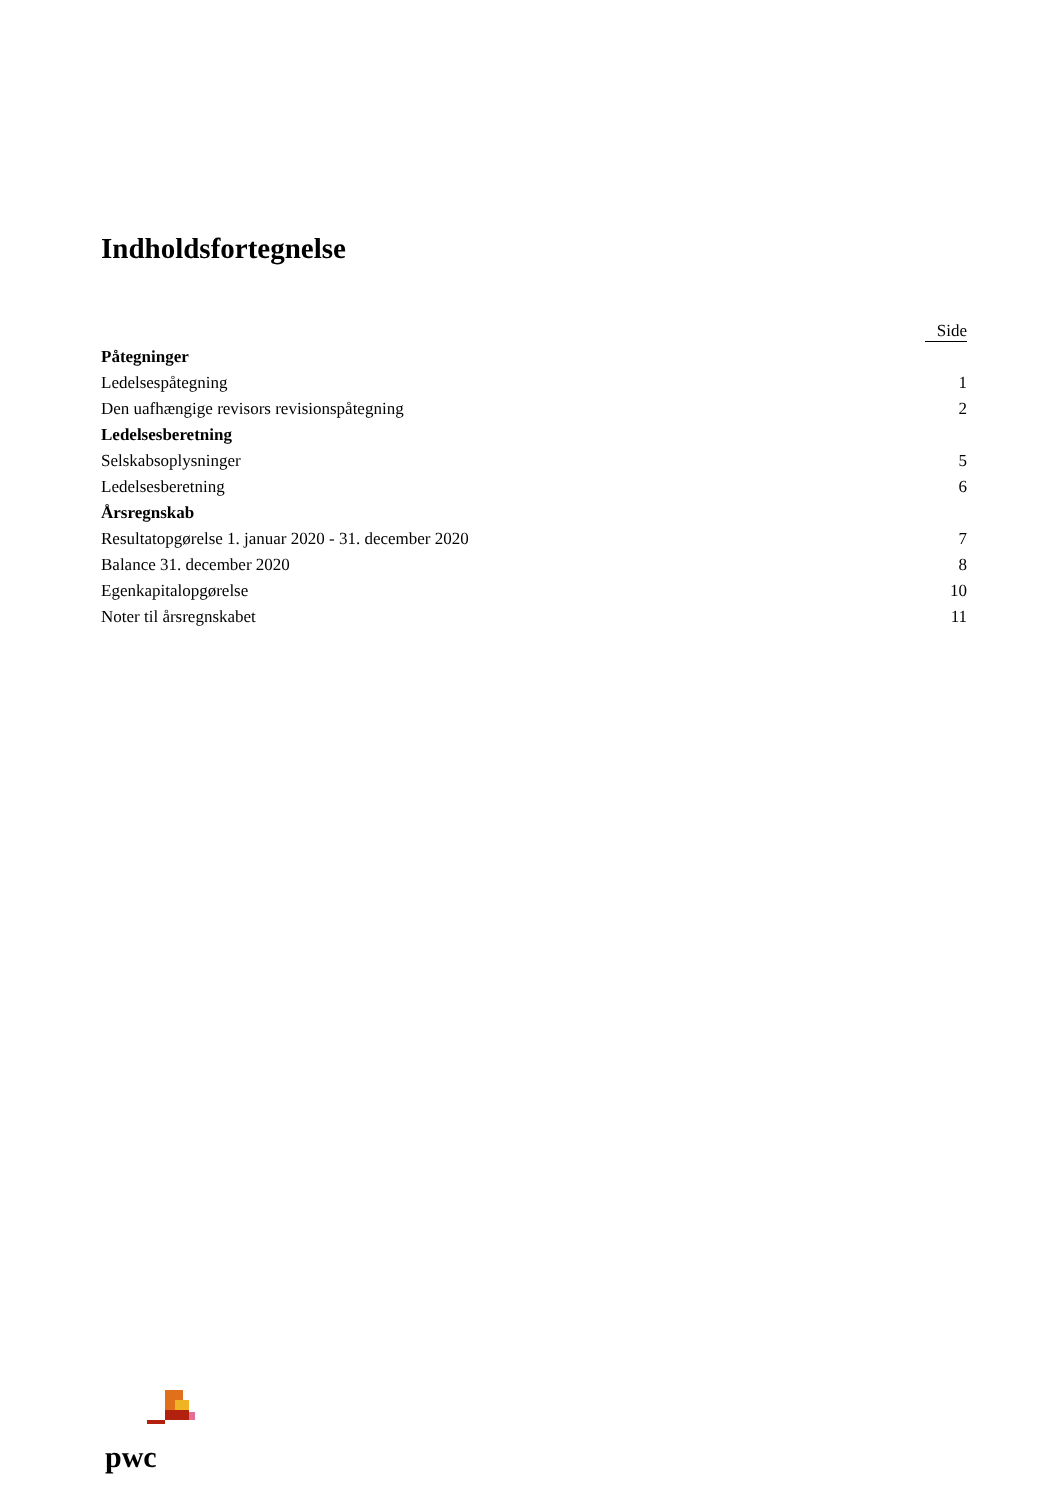Indholdsfortegnelse
| | Side |
| --- | --- |
| Påtegninger | |
| Ledelsespåtegning | 1 |
| Den uafhængige revisors revisionspåtegning | 2 |
| Ledelsesberetning | |
| Selskabsoplysninger | 5 |
| Ledelsesberetning | 6 |
| Årsregnskab | |
| Resultatopgørelse 1. januar 2020 - 31. december 2020 | 7 |
| Balance 31. december 2020 | 8 |
| Egenkapitalopgørelse | 10 |
| Noter til årsregnskabet | 11 |
pwc